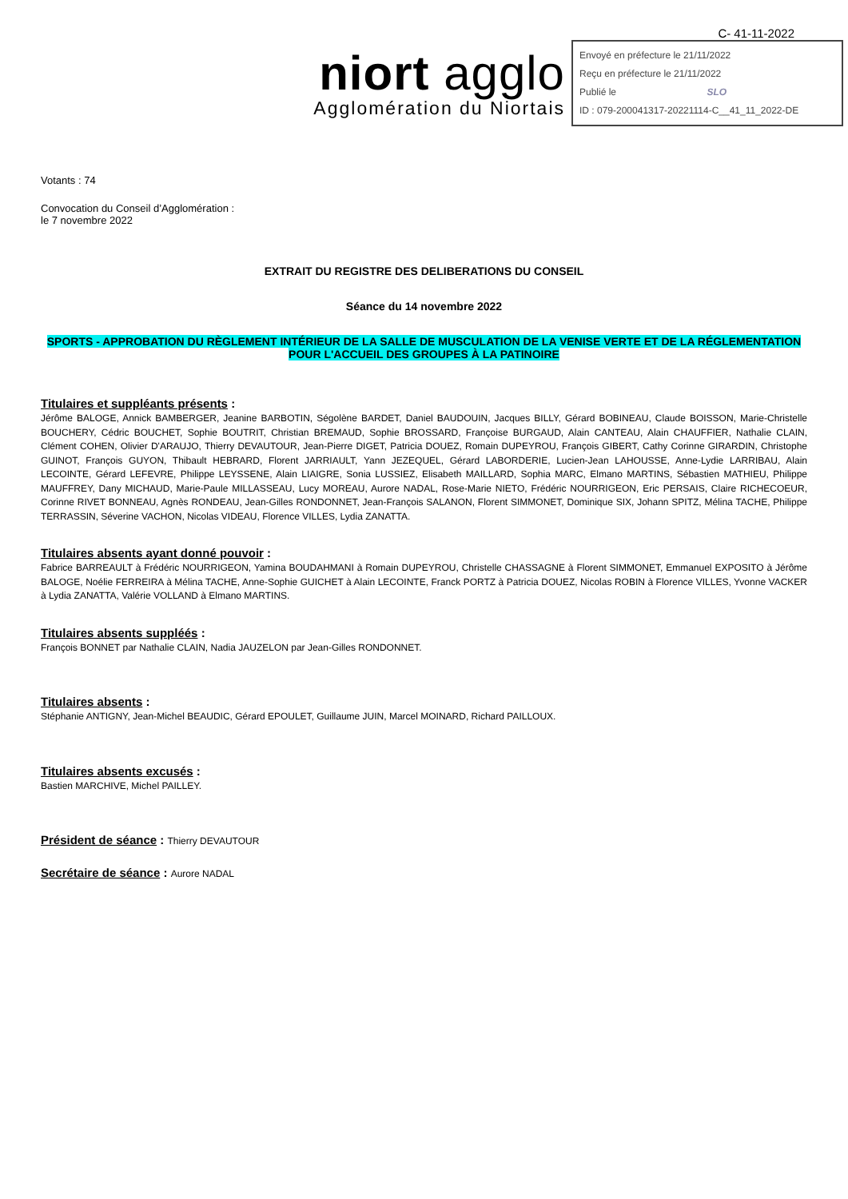C- 41-11-2022
niort agglo
Agglomération du Niortais
Envoyé en préfecture le 21/11/2022
Reçu en préfecture le 21/11/2022
Publié le SLO
ID : 079-200041317-20221114-C__41_11_2022-DE
Votants : 74
Convocation du Conseil d’Agglomération :
le 7 novembre 2022
EXTRAIT DU REGISTRE DES DELIBERATIONS DU CONSEIL
Séance du 14 novembre 2022
SPORTS - APPROBATION DU RÈGLEMENT INTÉRIEUR DE LA SALLE DE MUSCULATION DE LA VENISE VERTE ET DE LA RÉGLEMENTATION POUR L'ACCUEIL DES GROUPES À LA PATINOIRE
Titulaires et suppléants présents :
Jérôme BALOGE, Annick BAMBERGER, Jeanine BARBOTIN, Ségolène BARDET, Daniel BAUDOUIN, Jacques BILLY, Gérard BOBINEAU, Claude BOISSON, Marie-Christelle BOUCHERY, Cédric BOUCHET, Sophie BOUTRIT, Christian BREMAUD, Sophie BROSSARD, Françoise BURGAUD, Alain CANTEAU, Alain CHAUFFIER, Nathalie CLAIN, Clément COHEN, Olivier D'ARAUJO, Thierry DEVAUTOUR, Jean-Pierre DIGET, Patricia DOUEZ, Romain DUPEYROU, François GIBERT, Cathy Corinne GIRARDIN, Christophe GUINOT, François GUYON, Thibault HEBRARD, Florent JARRIAULT, Yann JEZEQUEL, Gérard LABORDERIE, Lucien-Jean LAHOUSSE, Anne-Lydie LARRIBAU, Alain LECOINTE, Gérard LEFEVRE, Philippe LEYSSENE, Alain LIAIGRE, Sonia LUSSIEZ, Elisabeth MAILLARD, Sophia MARC, Elmano MARTINS, Sébastien MATHIEU, Philippe MAUFFREY, Dany MICHAUD, Marie-Paule MILLASSEAU, Lucy MOREAU, Aurore NADAL, Rose-Marie NIETO, Frédéric NOURRIGEON, Eric PERSAIS, Claire RICHECOEUR, Corinne RIVET BONNEAU, Agnès RONDEAU, Jean-Gilles RONDONNET, Jean-François SALANON, Florent SIMMONET, Dominique SIX, Johann SPITZ, Mélina TACHE, Philippe TERRASSIN, Séverine VACHON, Nicolas VIDEAU, Florence VILLES, Lydia ZANATTA.
Titulaires absents ayant donné pouvoir :
Fabrice BARREAULT à Frédéric NOURRIGEON, Yamina BOUDAHMANI à Romain DUPEYROU, Christelle CHASSAGNE à Florent SIMMONET, Emmanuel EXPOSITO à Jérôme BALOGE, Noélie FERREIRA à Mélina TACHE, Anne-Sophie GUICHET à Alain LECOINTE, Franck PORTZ à Patricia DOUEZ, Nicolas ROBIN à Florence VILLES, Yvonne VACKER à Lydia ZANATTA, Valérie VOLLAND à Elmano MARTINS.
Titulaires absents suppléés :
François BONNET par Nathalie CLAIN, Nadia JAUZELON par Jean-Gilles RONDONNET.
Titulaires absents :
Stéphanie ANTIGNY, Jean-Michel BEAUDIC, Gérard EPOULET, Guillaume JUIN, Marcel MOINARD, Richard PAILLOUX.
Titulaires absents excusés :
Bastien MARCHIVE, Michel PAILLEY.
Président de séance : Thierry DEVAUTOUR
Secrétaire de séance : Aurore NADAL